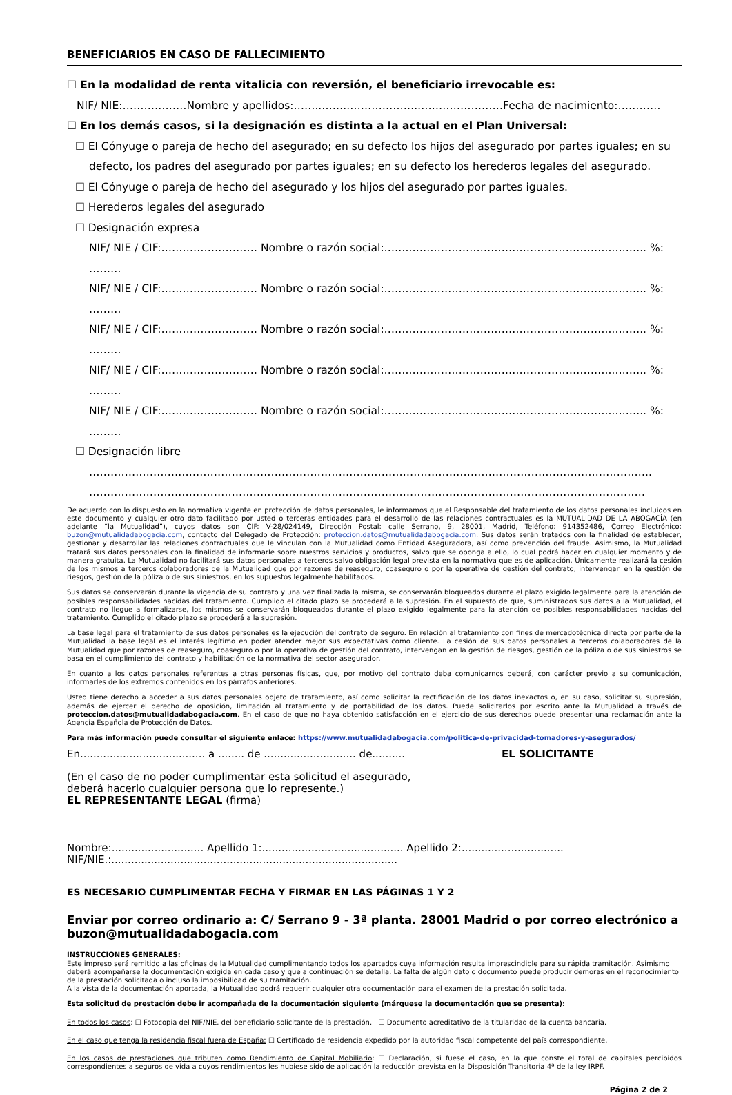BENEFICIARIOS EN CASO DE FALLECIMIENTO
☐ En la modalidad de renta vitalicia con reversión, el beneficiario irrevocable es:
NIF/ NIE:………………Nombre y apellidos:……..……..……………….……………………Fecha de nacimiento:…………
☐ En los demás casos, si la designación es distinta a la actual en el Plan Universal:
☐ El Cónyuge o pareja de hecho del asegurado; en su defecto los hijos del asegurado por partes iguales; en su defecto, los padres del asegurado por partes iguales; en su defecto los herederos legales del asegurado.
☐ El Cónyuge o pareja de hecho del asegurado y los hijos del asegurado por partes iguales.
☐ Herederos legales del asegurado
☐ Designación expresa
NIF/ NIE / CIF:……………………… Nombre o razón social:……..………………………………………………..…..….. %: ………
NIF/ NIE / CIF:……………………… Nombre o razón social:……..………………………………………………..…..….. %: ………
NIF/ NIE / CIF:……………………… Nombre o razón social:……..………………………………………………..…..….. %: ………
NIF/ NIE / CIF:……………………… Nombre o razón social:……..………………………………………………..…..….. %: ………
NIF/ NIE / CIF:……………………… Nombre o razón social:……..………………………………………………..…..….. %: ………
☐ Designación libre
…………………………………………………………………………………………………………………………………………..
…………………………………………………………………………………………………………………………………………
De acuerdo con lo dispuesto en la normativa vigente en protección de datos personales, le informamos que el Responsable del tratamiento de los datos personales incluidos en este documento y cualquier otro dato facilitado por usted o terceras entidades para el desarrollo de las relaciones contractuales es la MUTUALIDAD DE LA ABOGACÍA (en adelante “la Mutualidad”), cuyos datos son CIF: V-28/024149, Dirección Postal: calle Serrano, 9, 28001, Madrid, Teléfono: 914352486, Correo Electrónico: buzon@mutualidadabogacia.com, contacto del Delegado de Protección: proteccion.datos@mutualidadabogacia.com. Sus datos serán tratados con la finalidad de establecer, gestionar y desarrollar las relaciones contractuales que le vinculan con la Mutualidad como Entidad Aseguradora, así como prevención del fraude. Asimismo, la Mutualidad tratará sus datos personales con la finalidad de informarle sobre nuestros servicios y productos, salvo que se oponga a ello, lo cual podrá hacer en cualquier momento y de manera gratuita. La Mutualidad no facilitará sus datos personales a terceros salvo obligación legal prevista en la normativa que es de aplicación. Únicamente realizará la cesión de los mismos a terceros colaboradores de la Mutualidad que por razones de reaseguro, coaseguro o por la operativa de gestión del contrato, intervengan en la gestión de riesgos, gestión de la póliza o de sus siniestros, en los supuestos legalmente habilitados.
Sus datos se conservarán durante la vigencia de su contrato y una vez finalizada la misma, se conservarán bloqueados durante el plazo exigido legalmente para la atención de posibles responsabilidades nacidas del tratamiento. Cumplido el citado plazo se procederá a la supresión. En el supuesto de que, suministrados sus datos a la Mutualidad, el contrato no llegue a formalizarse, los mismos se conservarán bloqueados durante el plazo exigido legalmente para la atención de posibles responsabilidades nacidas del tratamiento. Cumplido el citado plazo se procederá a la supresión.
La base legal para el tratamiento de sus datos personales es la ejecución del contrato de seguro. En relación al tratamiento con fines de mercadotécnica directa por parte de la Mutualidad la base legal es el interés legítimo en poder atender mejor sus expectativas como cliente. La cesión de sus datos personales a terceros colaboradores de la Mutualidad que por razones de reaseguro, coaseguro o por la operativa de gestión del contrato, intervengan en la gestión de riesgos, gestión de la póliza o de sus siniestros se basa en el cumplimiento del contrato y habilitación de la normativa del sector asegurador.
En cuanto a los datos personales referentes a otras personas físicas, que, por motivo del contrato deba comunicarnos deberá, con carácter previo a su comunicación, informarles de los extremos contenidos en los párrafos anteriores.
Usted tiene derecho a acceder a sus datos personales objeto de tratamiento, así como solicitar la rectificación de los datos inexactos o, en su caso, solicitar su supresión, además de ejercer el derecho de oposición, limitación al tratamiento y de portabilidad de los datos. Puede solicitarlos por escrito ante la Mutualidad a través de proteccion.datos@mutualidadabogacia.com. En el caso de que no haya obtenido satisfacción en el ejercicio de sus derechos puede presentar una reclamación ante la Agencia Española de Protección de Datos.
Para más información puede consultar el siguiente enlace: https://www.mutualidadabogacia.com/politica-de-privacidad-tomadores-y-asegurados/
En...................................... a ........ de ............................ de.......... EL SOLICITANTE
(En el caso de no poder cumplimentar esta solicitud el asegurado,
deberá hacerlo cualquier persona que lo represente.)
EL REPRESENTANTE LEGAL (firma)
Nombre:............................ Apellido 1:........................................... Apellido 2:...............................
NIF/NIE.:.......................................................................................
ES NECESARIO CUMPLIMENTAR FECHA Y FIRMAR EN LAS PÁGINAS 1 Y 2
Enviar por correo ordinario a: C/ Serrano 9 - 3ª planta. 28001 Madrid o por correo electrónico a buzon@mutualidadabogacia.com
INSTRUCCIONES GENERALES:
Este impreso será remitido a las oficinas de la Mutualidad cumplimentando todos los apartados cuya información resulta imprescindible para su rápida tramitación. Asimismo deberá acompañarse la documentación exigida en cada caso y que a continuación se detalla. La falta de algún dato o documento puede producir demoras en el reconocimiento de la prestación solicitada o incluso la imposibilidad de su tramitación.
A la vista de la documentación aportada, la Mutualidad podrá requerir cualquier otra documentación para el examen de la prestación solicitada.
Esta solicitud de prestación debe ir acompañada de la documentación siguiente (márquese la documentación que se presenta):
En todos los casos: ☐ Fotocopia del NIF/NIE. del beneficiario solicitante de la prestación. ☐ Documento acreditativo de la titularidad de la cuenta bancaria.
En el caso que tenga la residencia fiscal fuera de España: ☐ Certificado de residencia expedido por la autoridad fiscal competente del país correspondiente.
En los casos de prestaciones que tributen como Rendimiento de Capital Mobiliario: ☐ Declaración, si fuese el caso, en la que conste el total de capitales percibidos correspondientes a seguros de vida a cuyos rendimientos les hubiese sido de aplicación la reducción prevista en la Disposición Transitoria 4ª de la ley IRPF.
Página 2 de 2